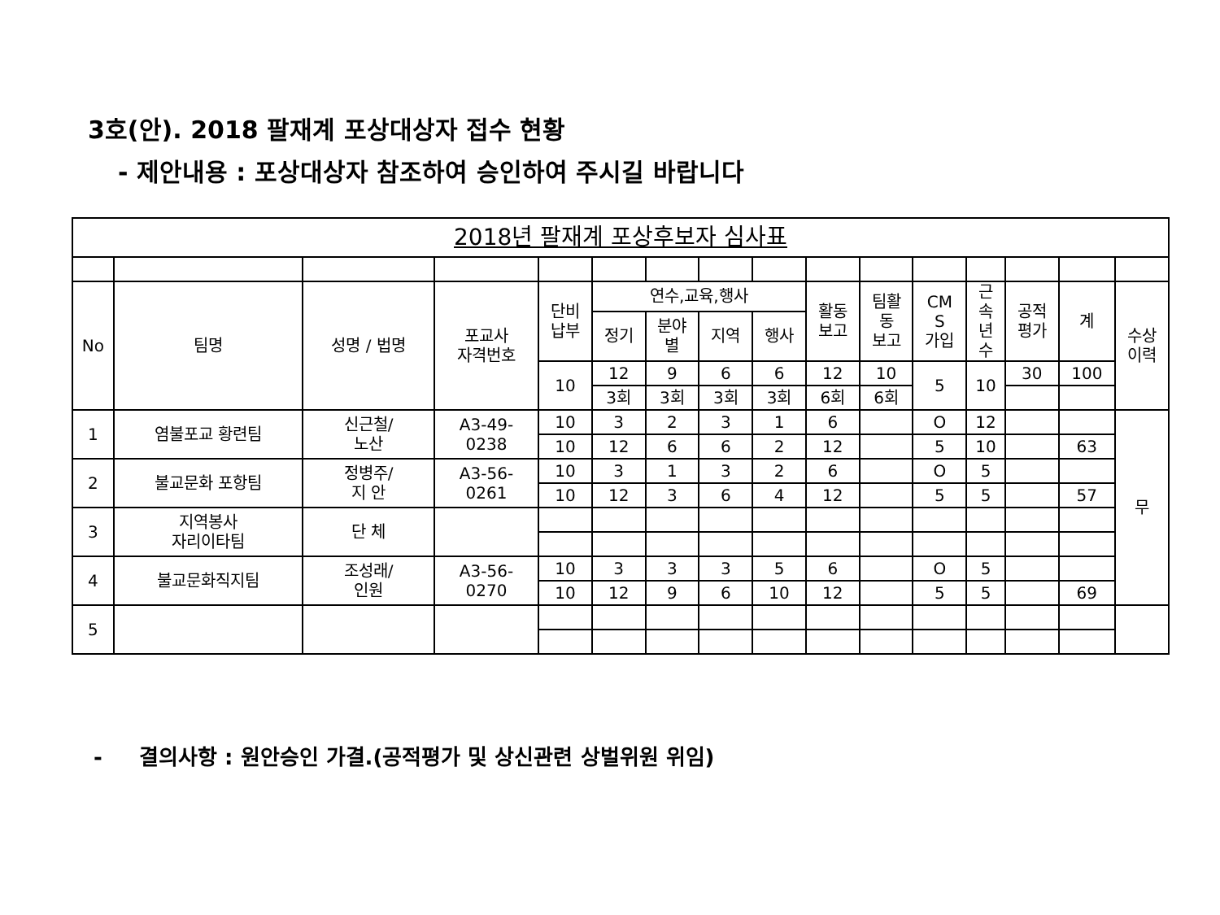3호(안). 2018 팔재계 포상대상자 접수 현황
- 제안내용 : 포상대상자 참조하여 승인하여 주시길 바랍니다
| 2018년 팔재계 포상후보자 심사표 | | | | | | | | | | | | | | | |
| No | 팀명 | 성명 / 법명 | 포교사 자격번호 | 단비 납부 | 연수,교육,행사 | | | | 활동 보고 | 팀활 동 보고 | CM S 가입 | 근 속 년 수 | 공적 평가 | 계 | 수상 이력 |
| | | | | | 정기 | 분야 별 | 지역 | 행사 | | | | | | | |
| | | | | 10 | 12 | 9 | 6 | 6 | 12 | 10 | 5 | 10 | 30 | 100 | |
| | | | | | 3회 | 3회 | 3회 | 3회 | 6회 | 6회 | | | | | |
| 1 | 염불포교 황련팀 | 신근철/ 노산 | A3-49- 0238 | 10 | 3 | 2 | 3 | 1 | 6 | | O | 12 | | | 무 |
| | | | | 10 | 12 | 6 | 6 | 2 | 12 | | 5 | 10 | | 63 | |
| 2 | 불교문화 포항팀 | 정병주/ 지 안 | A3-56- 0261 | 10 | 3 | 1 | 3 | 2 | 6 | | O | 5 | | | |
| | | | | 10 | 12 | 3 | 6 | 4 | 12 | | 5 | 5 | | 57 | |
| 3 | 지역봉사 자리이타팀 | 단 체 | | | | | | | | | | | | | |
| 4 | 불교문화직지팀 | 조성래/ 인원 | A3-56- 0270 | 10 | 3 | 3 | 3 | 5 | 6 | | O | 5 | | | |
| | | | | 10 | 12 | 9 | 6 | 10 | 12 | | 5 | 5 | | 69 | |
| 5 | | | | | | | | | | | | | | | |
- 결의사항 : 원안승인 가결.(공적평가 및 상신관련 상벌위원 위임)